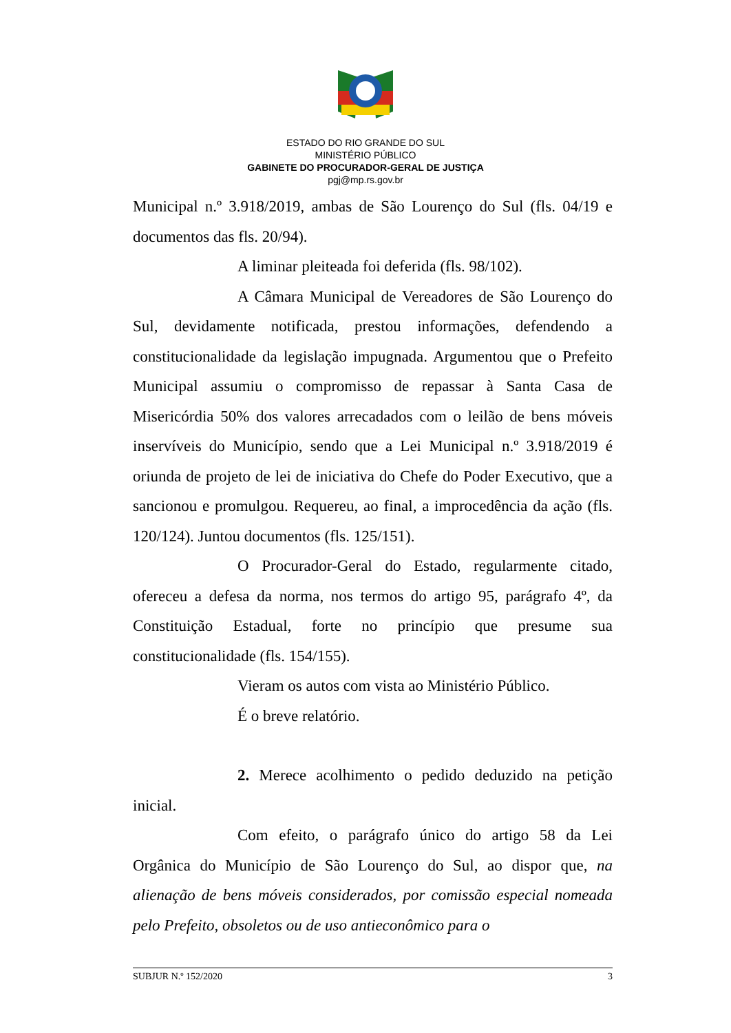ESTADO DO RIO GRANDE DO SUL
MINISTÉRIO PÚBLICO
GABINETE DO PROCURADOR-GERAL DE JUSTIÇA
pgj@mp.rs.gov.br
Municipal n.º 3.918/2019, ambas de São Lourenço do Sul (fls. 04/19 e documentos das fls. 20/94).
A liminar pleiteada foi deferida (fls. 98/102).
A Câmara Municipal de Vereadores de São Lourenço do Sul, devidamente notificada, prestou informações, defendendo a constitucionalidade da legislação impugnada. Argumentou que o Prefeito Municipal assumiu o compromisso de repassar à Santa Casa de Misericórdia 50% dos valores arrecadados com o leilão de bens móveis inservíveis do Município, sendo que a Lei Municipal n.º 3.918/2019 é oriunda de projeto de lei de iniciativa do Chefe do Poder Executivo, que a sancionou e promulgou. Requereu, ao final, a improcedência da ação (fls. 120/124). Juntou documentos (fls. 125/151).
O Procurador-Geral do Estado, regularmente citado, ofereceu a defesa da norma, nos termos do artigo 95, parágrafo 4º, da Constituição Estadual, forte no princípio que presume sua constitucionalidade (fls. 154/155).
Vieram os autos com vista ao Ministério Público.
É o breve relatório.
2. Merece acolhimento o pedido deduzido na petição inicial.
Com efeito, o parágrafo único do artigo 58 da Lei Orgânica do Município de São Lourenço do Sul, ao dispor que, na alienação de bens móveis considerados, por comissão especial nomeada pelo Prefeito, obsoletos ou de uso antieconômico para o
SUBJUR N.º 152/2020 3